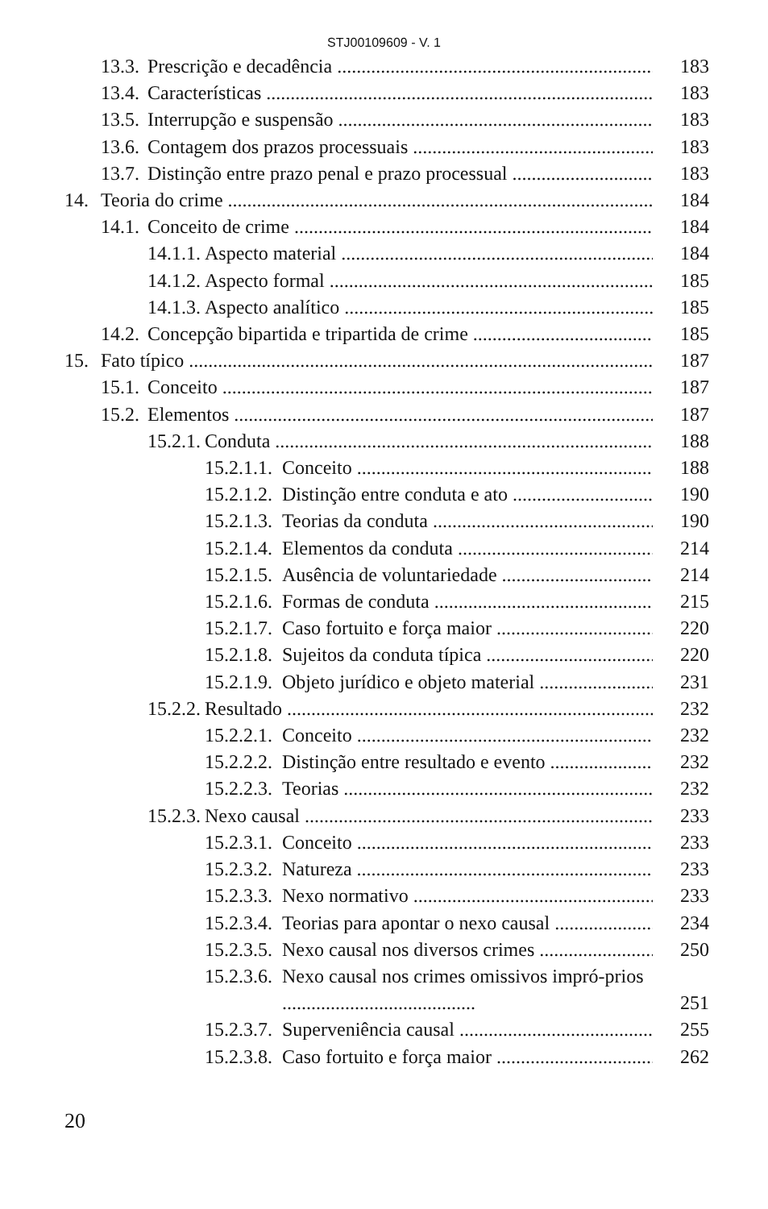STJ00109609 - V. 1
13.3. Prescrição e decadência 183
13.4. Características 183
13.5. Interrupção e suspensão 183
13.6. Contagem dos prazos processuais 183
13.7. Distinção entre prazo penal e prazo processual 183
14. Teoria do crime 184
14.1. Conceito de crime 184
14.1.1. Aspecto material 184
14.1.2. Aspecto formal 185
14.1.3. Aspecto analítico 185
14.2. Concepção bipartida e tripartida de crime 185
15. Fato típico 187
15.1. Conceito 187
15.2. Elementos 187
15.2.1. Conduta 188
15.2.1.1. Conceito 188
15.2.1.2. Distinção entre conduta e ato 190
15.2.1.3. Teorias da conduta 190
15.2.1.4. Elementos da conduta 214
15.2.1.5. Ausência de voluntariedade 214
15.2.1.6. Formas de conduta 215
15.2.1.7. Caso fortuito e força maior 220
15.2.1.8. Sujeitos da conduta típica 220
15.2.1.9. Objeto jurídico e objeto material 231
15.2.2. Resultado 232
15.2.2.1. Conceito 232
15.2.2.2. Distinção entre resultado e evento 232
15.2.2.3. Teorias 232
15.2.3. Nexo causal 233
15.2.3.1. Conceito 233
15.2.3.2. Natureza 233
15.2.3.3. Nexo normativo 233
15.2.3.4. Teorias para apontar o nexo causal 234
15.2.3.5. Nexo causal nos diversos crimes 250
15.2.3.6. Nexo causal nos crimes omissivos impró-prios ........................................ 251
15.2.3.7. Superveniência causal 255
15.2.3.8. Caso fortuito e força maior 262
20